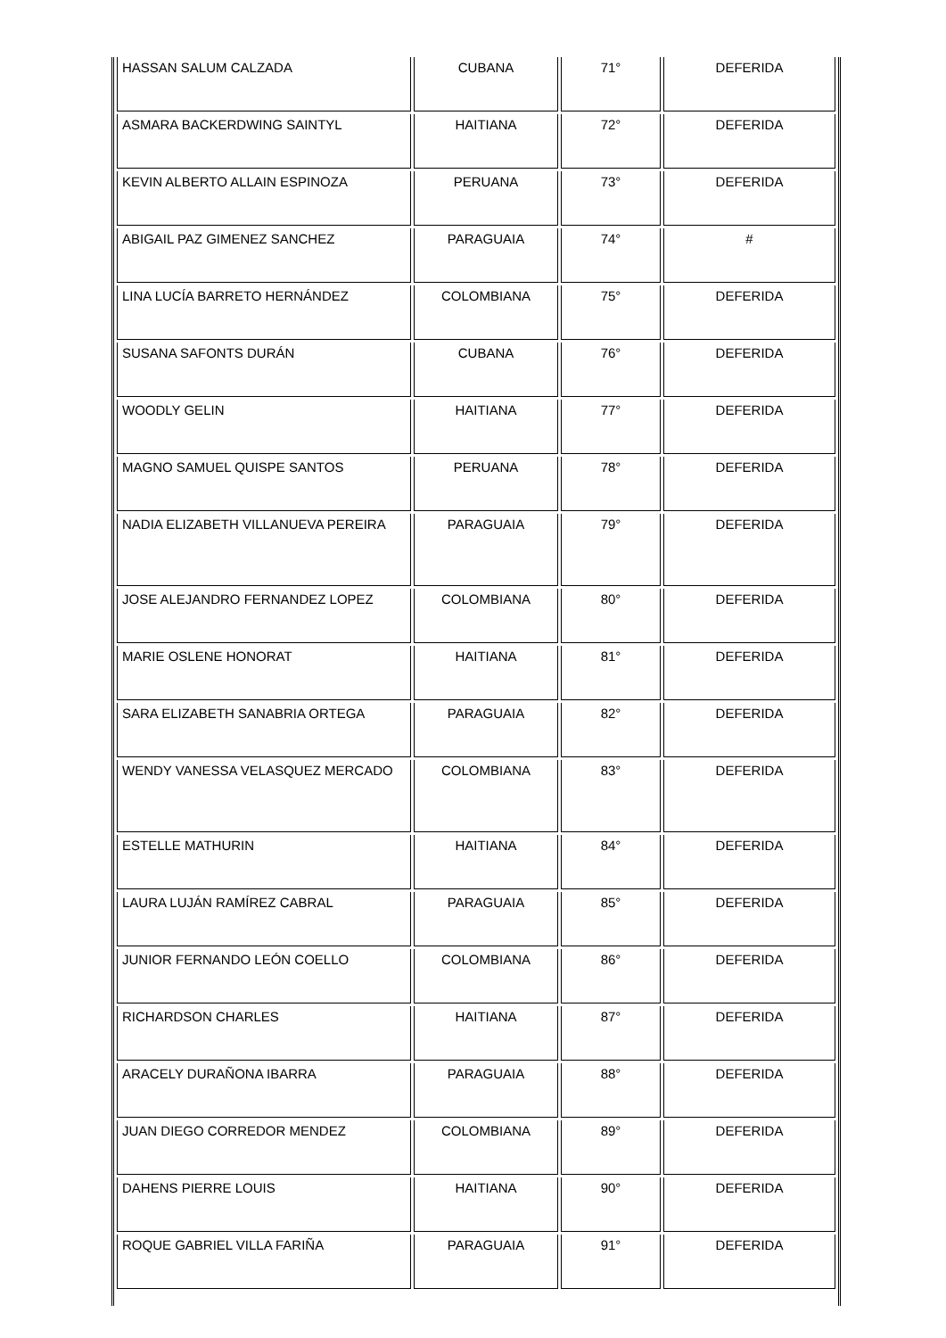| HASSAN SALUM CALZADA | CUBANA | 71° | DEFERIDA |
| ASMARA BACKERDWING SAINTYL | HAITIANA | 72° | DEFERIDA |
| KEVIN ALBERTO ALLAIN ESPINOZA | PERUANA | 73° | DEFERIDA |
| ABIGAIL PAZ GIMENEZ SANCHEZ | PARAGUAIA | 74° | # |
| LINA LUCÍA BARRETO HERNÁNDEZ | COLOMBIANA | 75° | DEFERIDA |
| SUSANA SAFONTS DURÁN | CUBANA | 76° | DEFERIDA |
| WOODLY GELIN | HAITIANA | 77° | DEFERIDA |
| MAGNO SAMUEL QUISPE SANTOS | PERUANA | 78° | DEFERIDA |
| NADIA ELIZABETH VILLANUEVA PEREIRA | PARAGUAIA | 79° | DEFERIDA |
| JOSE ALEJANDRO FERNANDEZ LOPEZ | COLOMBIANA | 80° | DEFERIDA |
| MARIE OSLENE HONORAT | HAITIANA | 81° | DEFERIDA |
| SARA ELIZABETH SANABRIA ORTEGA | PARAGUAIA | 82° | DEFERIDA |
| WENDY VANESSA VELASQUEZ MERCADO | COLOMBIANA | 83° | DEFERIDA |
| ESTELLE MATHURIN | HAITIANA | 84° | DEFERIDA |
| LAURA LUJÁN RAMÍREZ CABRAL | PARAGUAIA | 85° | DEFERIDA |
| JUNIOR FERNANDO LEÓN COELLO | COLOMBIANA | 86° | DEFERIDA |
| RICHARDSON CHARLES | HAITIANA | 87° | DEFERIDA |
| ARACELY DURAÑONA IBARRA | PARAGUAIA | 88° | DEFERIDA |
| JUAN DIEGO CORREDOR MENDEZ | COLOMBIANA | 89° | DEFERIDA |
| DAHENS PIERRE LOUIS | HAITIANA | 90° | DEFERIDA |
| ROQUE GABRIEL VILLA FARIÑA | PARAGUAIA | 91° | DEFERIDA |